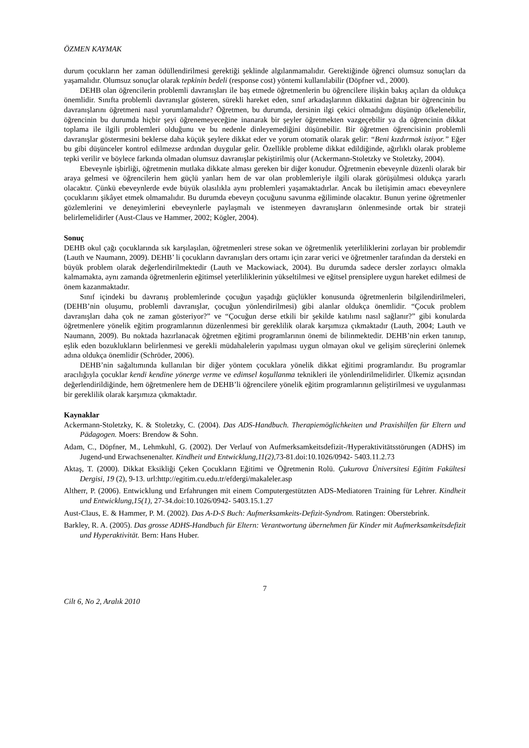ÖZMEN KAYMAK
durum çocukların her zaman ödüllendirilmesi gerektiği şeklinde algılanmamalıdır. Gerektiğinde öğrenci olumsuz sonuçları da yaşamalıdır. Olumsuz sonuçlar olarak tepkinin bedeli (response cost) yöntemi kullanılabilir (Döpfner vd., 2000).
DEHB olan öğrencilerin problemli davranışları ile baş etmede öğretmenlerin bu öğrencilere ilişkin bakış açıları da oldukça önemlidir. Sınıfta problemli davranışlar gösteren, sürekli hareket eden, sınıf arkadaşlarının dikkatini dağıtan bir öğrencinin bu davranışlarını öğretmeni nasıl yorumlamalıdır? Öğretmen, bu durumda, dersinin ilgi çekici olmadığını düşünüp öfkelenebilir, öğrencinin bu durumda hiçbir şeyi öğrenemeyeceğine inanarak bir şeyler öğretmekten vazgeçebilir ya da öğrencinin dikkat toplama ile ilgili problemleri olduğunu ve bu nedenle dinleyemediğini düşünebilir. Bir öğretmen öğrencisinin problemli davranışlar göstermesini beklerse daha küçük şeylere dikkat eder ve yorum otomatik olarak gelir: “Beni kızdırmak istiyor.” Eğer bu gibi düşünceler kontrol edilmezse ardından duygular gelir. Özellikle probleme dikkat edildiğinde, ağırlıklı olarak probleme tepki verilir ve böylece farkında olmadan olumsuz davranışlar pekiştirilmiş olur (Ackermann-Stoletzky ve Stoletzky, 2004).
Ebeveynle işbirliği, öğretmenin mutlaka dikkate alması gereken bir diğer konudur. Öğretmenin ebeveynle düzenli olarak bir araya gelmesi ve öğrencilerin hem güçlü yanları hem de var olan problemleriyle ilgili olarak görüşülmesi oldukça yararlı olacaktır. Çünkü ebeveynlerde evde büyük olasılıkla aynı problemleri yaşamaktadırlar. Ancak bu iletişimin amacı ebeveynlere çocuklarını şikâyet etmek olmamalıdır. Bu durumda ebeveyn çocuğunu savunma eğiliminde olacaktır. Bunun yerine öğretmenler gözlemlerini ve deneyimlerini ebeveynlerle paylaşmalı ve istenmeyen davranışların önlenmesinde ortak bir strateji belirlemelidirler (Aust-Claus ve Hammer, 2002; Kögler, 2004).
Sonuç
DEHB okul çağı çocuklarında sık karşılaşılan, öğretmenleri strese sokan ve öğretmenlik yeterliliklerini zorlayan bir problemdir (Lauth ve Naumann, 2009). DEHB’ li çocukların davranışları ders ortamı için zarar verici ve öğretmenler tarafından da dersteki en büyük problem olarak değerlendirilmektedir (Lauth ve Mackowiack, 2004). Bu durumda sadece dersler zorlayıcı olmakla kalmamakta, aynı zamanda öğretmenlerin eğitimsel yeterliliklerinin yükseltilmesi ve eğitsel prensiplere uygun hareket edilmesi de önem kazanmaktadır.
Sınıf içindeki bu davranış problemlerinde çocuğun yaşadığı güçlükler konusunda öğretmenlerin bilgilendirilmeleri, (DEHB’nin oluşumu, problemli davranışlar, çocuğun yönlendirilmesi) gibi alanlar oldukça önemlidir. “Çocuk problem davranışları daha çok ne zaman gösteriyor?” ve “Çocuğun derse etkili bir şekilde katılımı nasıl sağlanır?” gibi konularda öğretmenlere yönelik eğitim programlarının düzenlenmesi bir gereklilik olarak karşımıza çıkmaktadır (Lauth, 2004; Lauth ve Naumann, 2009). Bu noktada hazırlanacak öğretmen eğitimi programlarının önemi de bilinmektedir. DEHB’nin erken tanınıp, eşlik eden bozuklukların belirlenmesi ve gerekli müdahalelerin yapılması uygun olmayan okul ve gelişim süreçlerini önlemek adına oldukça önemlidir (Schröder, 2006).
DEHB’nin sağaltımında kullanılan bir diğer yöntem çocuklara yönelik dikkat eğitimi programlarıdır. Bu programlar aracılığıyla çocuklar kendi kendine yönerge verme ve edimsel koşullanma teknikleri ile yönlendirilmelidirler. Ülkemiz açısından değerlendirildiğinde, hem öğretmenlere hem de DEHB’li öğrencilere yönelik eğitim programlarının geliştirilmesi ve uygulanması bir gereklilik olarak karşımıza çıkmaktadır.
Kaynaklar
Ackermann-Stoletzky, K. & Stoletzky, C. (2004). Das ADS-Handbuch. Therapiemöglichkeiten und Praxishilfen für Eltern und Pädagogen. Moers: Brendow & Sohn.
Adam, C., Döpfner, M., Lehmkuhl, G. (2002). Der Verlauf von Aufmerksamkeitsdefizit-/Hyperaktivitätsstörungen (ADHS) im Jugend-und Erwachsenenalter. Kindheit und Entwicklung,11(2), 73-81.doi:10.1026/0942- 5403.11.2.73
Aktaş, T. (2000). Dikkat Eksikliği Çeken Çocukların Eğitimi ve Öğretmenin Rolü. Çukurova Üniversitesi Eğitim Fakültesi Dergisi, 19 (2), 9-13. url:http://egitim.cu.edu.tr/efdergi/makaleler.asp
Altherr, P. (2006). Entwicklung und Erfahrungen mit einem Computergestützten ADS-Mediatoren Training für Lehrer. Kindheit und Entwicklung,15(1), 27-34.doi:10.1026/0942- 5403.15.1.27
Aust-Claus, E. & Hammer, P. M. (2002). Das A-D-S Buch: Aufmerksamkeits-Defizit-Syndrom. Ratingen: Oberstebrink.
Barkley, R. A. (2005). Das grosse ADHS-Handbuch für Eltern: Verantwortung übernehmen für Kinder mit Aufmerksamkeitsdefizit und Hyperaktivität. Bern: Hans Huber.
7
Cilt 6, No 2, Aralık 2010